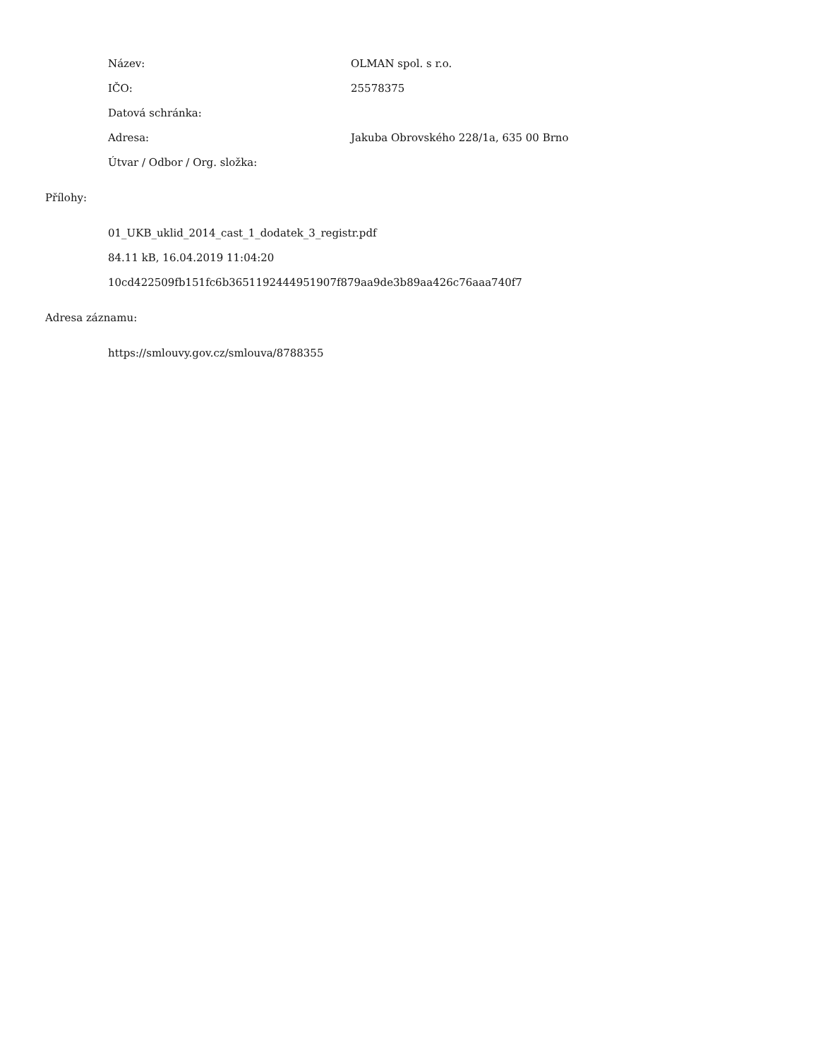Název: OLMAN spol. s r.o.
IČO: 25578375
Datová schránka:
Adresa: Jakuba Obrovského 228/1a, 635 00 Brno
Útvar / Odbor / Org. složka:
Přílohy:
01_UKB_uklid_2014_cast_1_dodatek_3_registr.pdf
84.11 kB, 16.04.2019 11:04:20
10cd422509fb151fc6b3651192444951907f879aa9de3b89aa426c76aaa740f7
Adresa záznamu:
https://smlouvy.gov.cz/smlouva/8788355